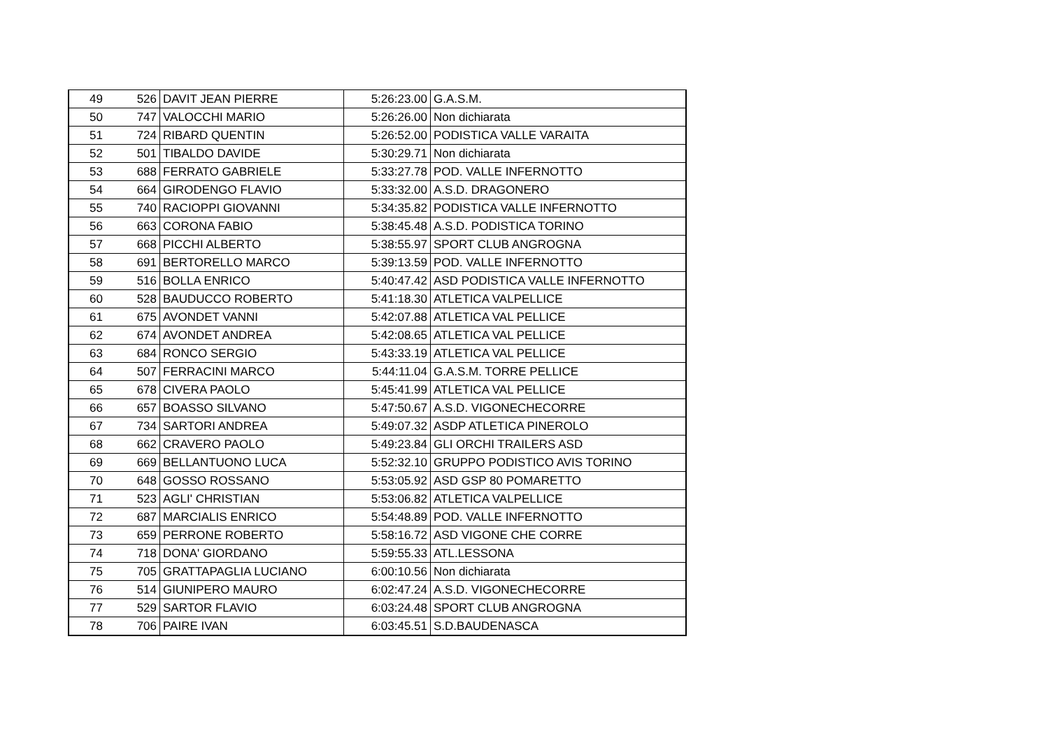| 49 | 526 | DAVIT JEAN PIERRE | 5:26:23.00 | G.A.S.M. |
| 50 | 747 | VALOCCHI MARIO | 5:26:26.00 | Non dichiarata |
| 51 | 724 | RIBARD QUENTIN | 5:26:52.00 | PODISTICA VALLE VARAITA |
| 52 | 501 | TIBALDO DAVIDE | 5:30:29.71 | Non dichiarata |
| 53 | 688 | FERRATO GABRIELE | 5:33:27.78 | POD. VALLE INFERNOTTO |
| 54 | 664 | GIRODENGO FLAVIO | 5:33:32.00 | A.S.D. DRAGONERO |
| 55 | 740 | RACIOPPI GIOVANNI | 5:34:35.82 | PODISTICA VALLE INFERNOTTO |
| 56 | 663 | CORONA FABIO | 5:38:45.48 | A.S.D. PODISTICA TORINO |
| 57 | 668 | PICCHI ALBERTO | 5:38:55.97 | SPORT CLUB ANGROGNA |
| 58 | 691 | BERTORELLO MARCO | 5:39:13.59 | POD. VALLE INFERNOTTO |
| 59 | 516 | BOLLA ENRICO | 5:40:47.42 | ASD PODISTICA VALLE INFERNOTTO |
| 60 | 528 | BAUDUCCO ROBERTO | 5:41:18.30 | ATLETICA VALPELLICE |
| 61 | 675 | AVONDET VANNI | 5:42:07.88 | ATLETICA VAL PELLICE |
| 62 | 674 | AVONDET ANDREA | 5:42:08.65 | ATLETICA VAL PELLICE |
| 63 | 684 | RONCO SERGIO | 5:43:33.19 | ATLETICA VAL PELLICE |
| 64 | 507 | FERRACINI MARCO | 5:44:11.04 | G.A.S.M. TORRE PELLICE |
| 65 | 678 | CIVERA PAOLO | 5:45:41.99 | ATLETICA VAL PELLICE |
| 66 | 657 | BOASSO SILVANO | 5:47:50.67 | A.S.D. VIGONECHECORRE |
| 67 | 734 | SARTORI ANDREA | 5:49:07.32 | ASDP ATLETICA PINEROLO |
| 68 | 662 | CRAVERO PAOLO | 5:49:23.84 | GLI ORCHI TRAILERS ASD |
| 69 | 669 | BELLANTUONO LUCA | 5:52:32.10 | GRUPPO PODISTICO AVIS TORINO |
| 70 | 648 | GOSSO ROSSANO | 5:53:05.92 | ASD GSP 80 POMARETTO |
| 71 | 523 | AGLI' CHRISTIAN | 5:53:06.82 | ATLETICA VALPELLICE |
| 72 | 687 | MARCIALIS ENRICO | 5:54:48.89 | POD. VALLE INFERNOTTO |
| 73 | 659 | PERRONE ROBERTO | 5:58:16.72 | ASD VIGONE CHE CORRE |
| 74 | 718 | DONA' GIORDANO | 5:59:55.33 | ATL.LESSONA |
| 75 | 705 | GRATTAPAGLIA LUCIANO | 6:00:10.56 | Non dichiarata |
| 76 | 514 | GIUNIPERO MAURO | 6:02:47.24 | A.S.D. VIGONECHECORRE |
| 77 | 529 | SARTOR FLAVIO | 6:03:24.48 | SPORT CLUB ANGROGNA |
| 78 | 706 | PAIRE IVAN | 6:03:45.51 | S.D.BAUDENASCA |